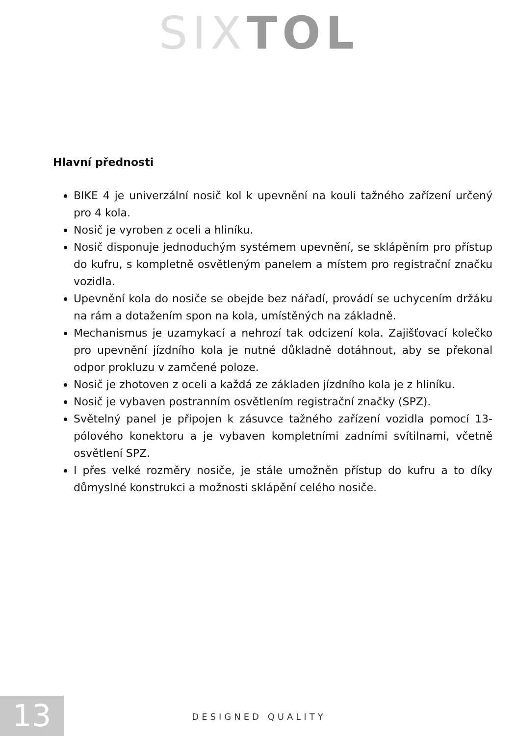SIX TOL
Hlavní přednosti
BIKE 4 je univerzální nosič kol k upevnění na kouli tažného zařízení určený pro 4 kola.
Nosič je vyroben z oceli a hliníku.
Nosič disponuje jednoduchým systémem upevnění, se sklápěním pro přístup do kufru, s kompletně osvětleným panelem a místem pro registrační značku vozidla.
Upevnění kola do nosiče se obejde bez nářadí, provádí se uchycením držáku na rám a dotažením spon na kola, umístěných na základně.
Mechanismus je uzamykací a nehrozí tak odcizení kola. Zajišťovací kolečko pro upevnění jízdního kola je nutné důkladně dotáhnout, aby se překonal odpor prokluzu v zamčené poloze.
Nosič je zhotoven z oceli a každá ze základen jízdního kola je z hliníku.
Nosič je vybaven postranním osvětlením registrační značky (SPZ).
Světelný panel je připojen k zásuvce tažného zařízení vozidla pomocí 13-pólového konektoru a je vybaven kompletními zadními svítilnami, včetně osvětlení SPZ.
I přes velké rozměry nosiče, je stále umožněn přístup do kufru a to díky důmyslné konstrukci a možnosti sklápění celého nosiče.
13 DESIGNED QUALITY